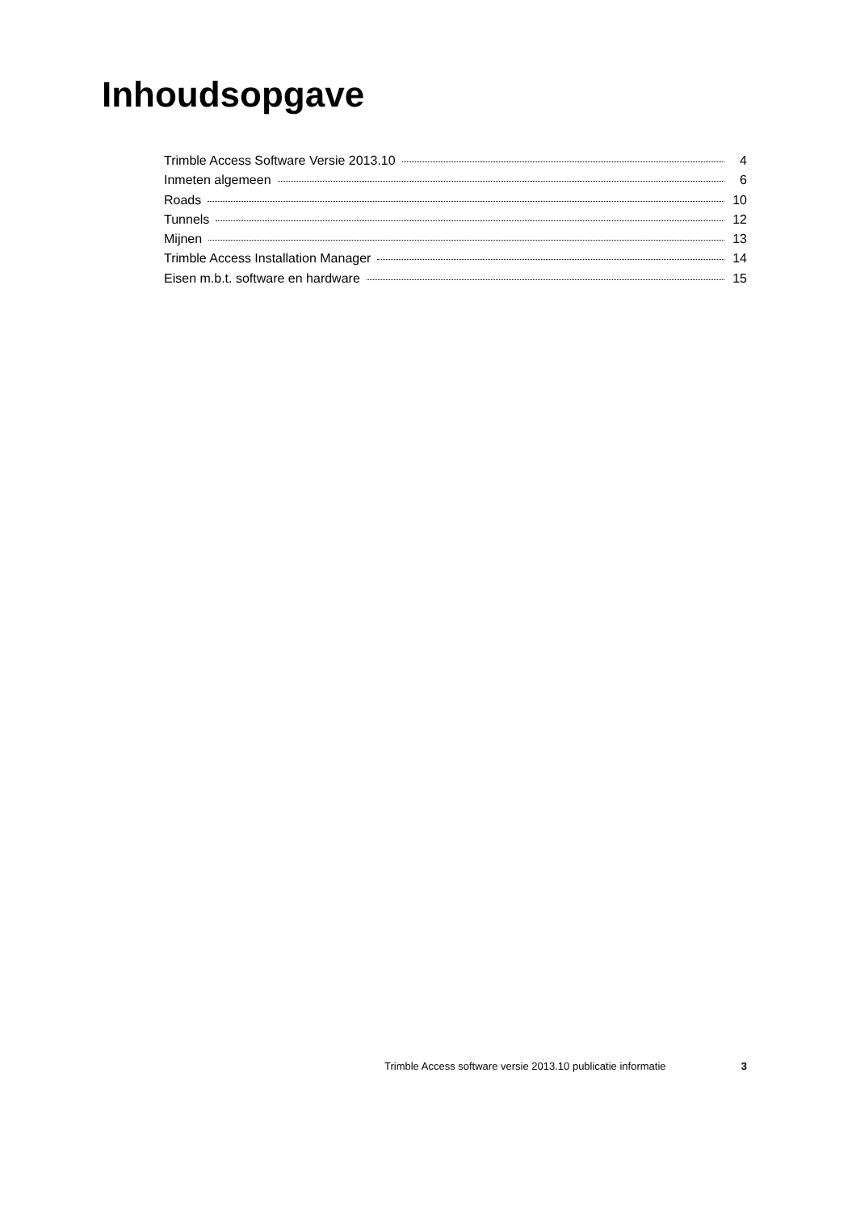Inhoudsopgave
Trimble Access Software Versie 2013.10 4
Inmeten algemeen 6
Roads 10
Tunnels 12
Mijnen 13
Trimble Access Installation Manager 14
Eisen m.b.t. software en hardware 15
Trimble Access software versie 2013.10 publicatie informatie 3